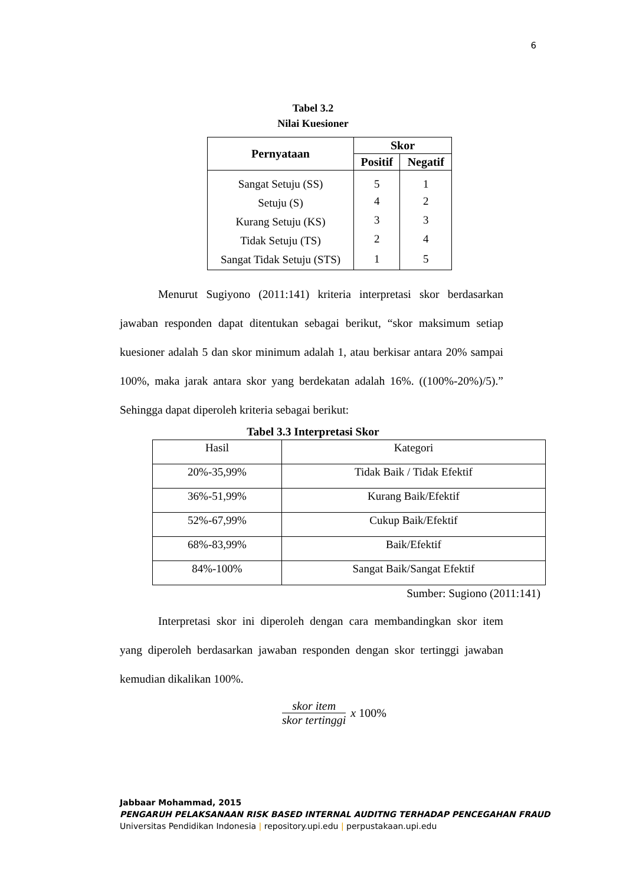6
Tabel 3.2
Nilai Kuesioner
| Pernyataan | Skor | |
| --- | --- | --- |
| | Positif | Negatif |
| Sangat Setuju (SS) | 5 | 1 |
| Setuju (S) | 4 | 2 |
| Kurang Setuju (KS) | 3 | 3 |
| Tidak Setuju (TS) | 2 | 4 |
| Sangat Tidak Setuju (STS) | 1 | 5 |
Menurut Sugiyono (2011:141) kriteria interpretasi skor berdasarkan jawaban responden dapat ditentukan sebagai berikut, “skor maksimum setiap kuesioner adalah 5 dan skor minimum adalah 1, atau berkisar antara 20% sampai 100%, maka jarak antara skor yang berdekatan adalah 16%. ((100%-20%)/5).” Sehingga dapat diperoleh kriteria sebagai berikut:
Tabel 3.3 Interpretasi Skor
| Hasil | Kategori |
| 20%-35,99% | Tidak Baik / Tidak Efektif |
| 36%-51,99% | Kurang Baik/Efektif |
| 52%-67,99% | Cukup Baik/Efektif |
| 68%-83,99% | Baik/Efektif |
| 84%-100% | Sangat Baik/Sangat Efektif |
Sumber: Sugiono (2011:141)
Interpretasi skor ini diperoleh dengan cara membandingkan skor item yang diperoleh berdasarkan jawaban responden dengan skor tertinggi jawaban kemudian dikalikan 100%.
skor item
skor tertinggi
x 100%
Jabbaar Mohammad, 2015
PENGARUH PELAKSANAAN RISK BASED INTERNAL AUDITNG TERHADAP PENCEGAHAN FRAUD
Universitas Pendidikan Indonesia | repository.upi.edu | perpustakaan.upi.edu